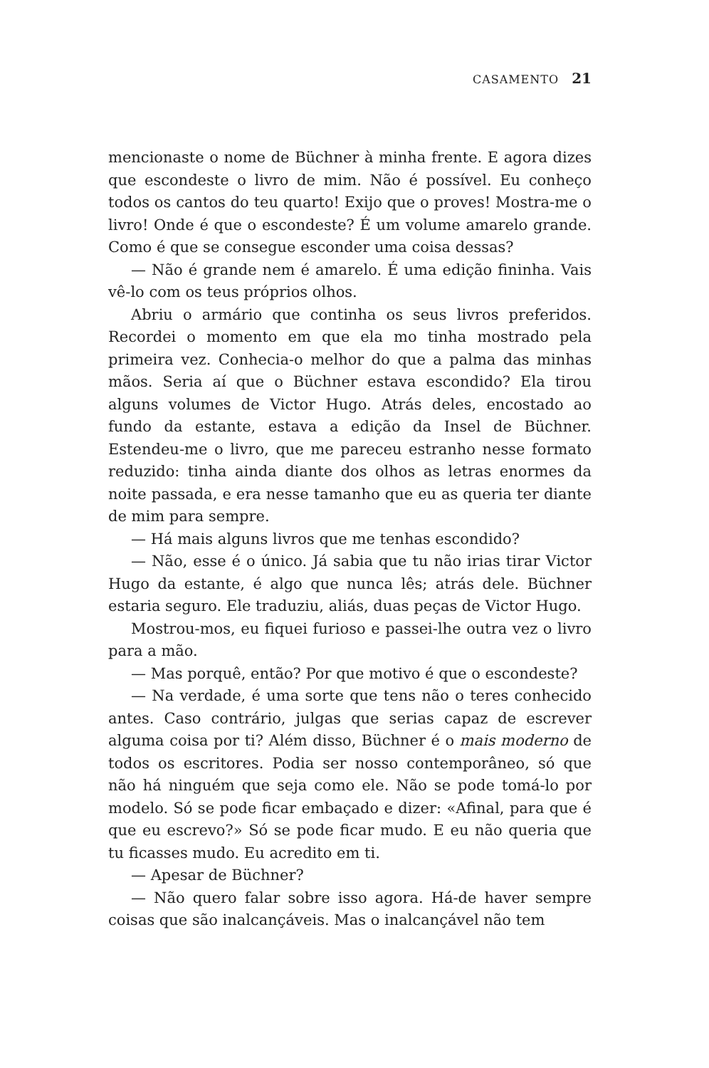CASAMENTO 21
mencionaste o nome de Büchner à minha frente. E agora dizes que escondeste o livro de mim. Não é possível. Eu conheço todos os cantos do teu quarto! Exijo que o proves! Mostra-me o livro! Onde é que o escondeste? É um volume amarelo grande. Como é que se consegue esconder uma coisa dessas?
— Não é grande nem é amarelo. É uma edição fininha. Vais vê-lo com os teus próprios olhos.
Abriu o armário que continha os seus livros preferidos. Recordei o momento em que ela mo tinha mostrado pela primeira vez. Conhecia-o melhor do que a palma das minhas mãos. Seria aí que o Büchner estava escondido? Ela tirou alguns volumes de Victor Hugo. Atrás deles, encostado ao fundo da estante, estava a edição da Insel de Büchner. Estendeu-me o livro, que me pareceu estranho nesse formato reduzido: tinha ainda diante dos olhos as letras enormes da noite passada, e era nesse tamanho que eu as queria ter diante de mim para sempre.
— Há mais alguns livros que me tenhas escondido?
— Não, esse é o único. Já sabia que tu não irias tirar Victor Hugo da estante, é algo que nunca lês; atrás dele. Büchner estaria seguro. Ele traduziu, aliás, duas peças de Victor Hugo.
Mostrou-mos, eu fiquei furioso e passei-lhe outra vez o livro para a mão.
— Mas porquê, então? Por que motivo é que o escondeste?
— Na verdade, é uma sorte que tens não o teres conhecido antes. Caso contrário, julgas que serias capaz de escrever alguma coisa por ti? Além disso, Büchner é o mais moderno de todos os escritores. Podia ser nosso contemporâneo, só que não há ninguém que seja como ele. Não se pode tomá-lo por modelo. Só se pode ficar embaçado e dizer: «Afinal, para que é que eu escrevo?» Só se pode ficar mudo. E eu não queria que tu ficasses mudo. Eu acredito em ti.
— Apesar de Büchner?
— Não quero falar sobre isso agora. Há-de haver sempre coisas que são inalcançáveis. Mas o inalcançável não tem